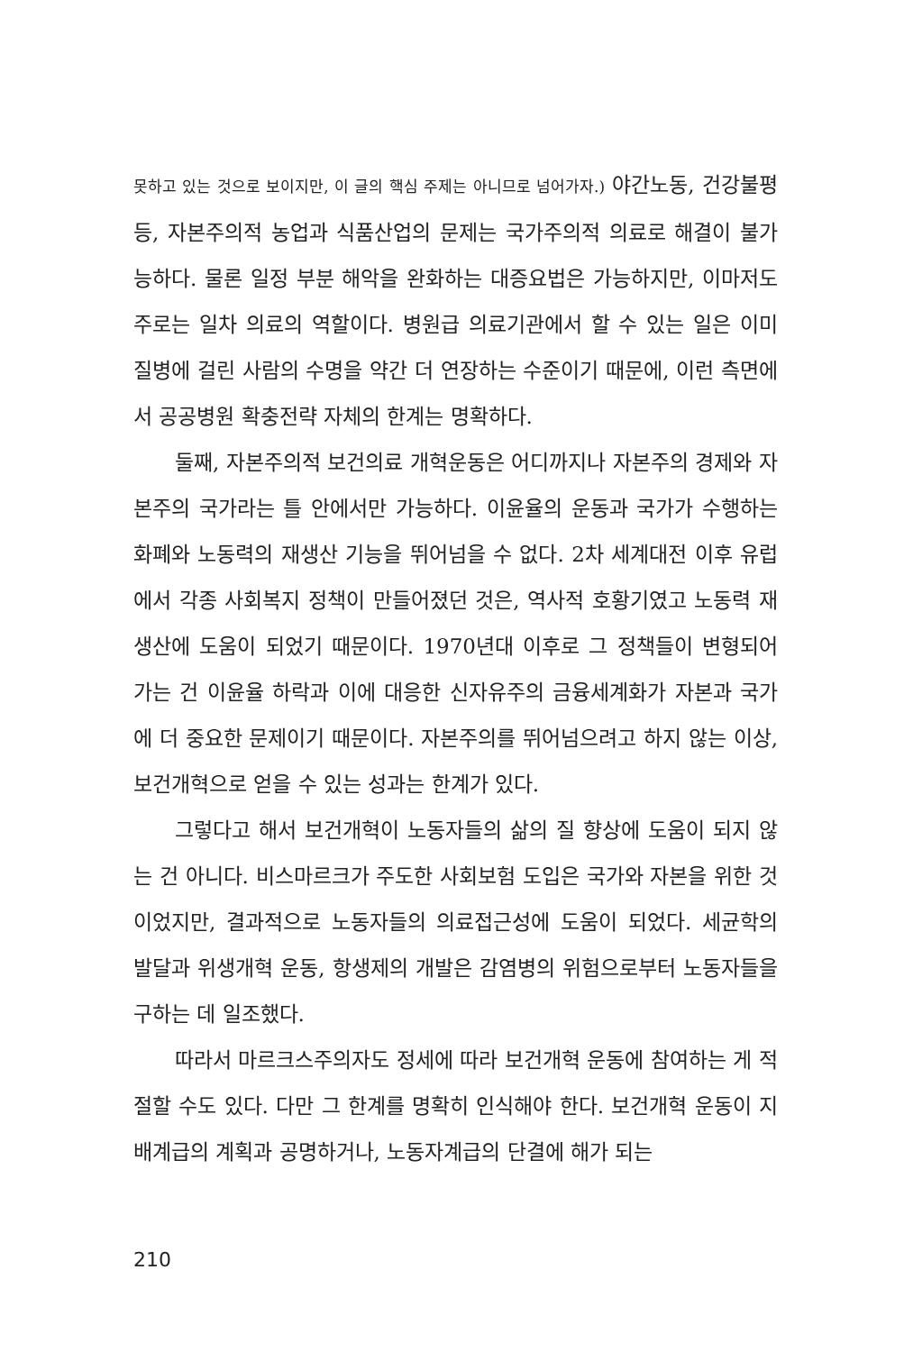못하고 있는 것으로 보이지만, 이 글의 핵심 주제는 아니므로 넘어가자.) 야간노동, 건강불평등, 자본주의적 농업과 식품산업의 문제는 국가주의적 의료로 해결이 불가능하다. 물론 일정 부분 해악을 완화하는 대증요법은 가능하지만, 이마저도 주로는 일차 의료의 역할이다. 병원급 의료기관에서 할 수 있는 일은 이미 질병에 걸린 사람의 수명을 약간 더 연장하는 수준이기 때문에, 이런 측면에서 공공병원 확충전략 자체의 한계는 명확하다.
둘째, 자본주의적 보건의료 개혁운동은 어디까지나 자본주의 경제와 자본주의 국가라는 틀 안에서만 가능하다. 이윤율의 운동과 국가가 수행하는 화폐와 노동력의 재생산 기능을 뛰어넘을 수 없다. 2차 세계대전 이후 유럽에서 각종 사회복지 정책이 만들어졌던 것은, 역사적 호황기였고 노동력 재생산에 도움이 되었기 때문이다. 1970년대 이후로 그 정책들이 변형되어 가는 건 이윤율 하락과 이에 대응한 신자유주의 금융세계화가 자본과 국가에 더 중요한 문제이기 때문이다. 자본주의를 뛰어넘으려고 하지 않는 이상, 보건개혁으로 얻을 수 있는 성과는 한계가 있다.
그렇다고 해서 보건개혁이 노동자들의 삶의 질 향상에 도움이 되지 않는 건 아니다. 비스마르크가 주도한 사회보험 도입은 국가와 자본을 위한 것이었지만, 결과적으로 노동자들의 의료접근성에 도움이 되었다. 세균학의 발달과 위생개혁 운동, 항생제의 개발은 감염병의 위험으로부터 노동자들을 구하는 데 일조했다.
따라서 마르크스주의자도 정세에 따라 보건개혁 운동에 참여하는 게 적절할 수도 있다. 다만 그 한계를 명확히 인식해야 한다. 보건개혁 운동이 지배계급의 계획과 공명하거나, 노동자계급의 단결에 해가 되는
210